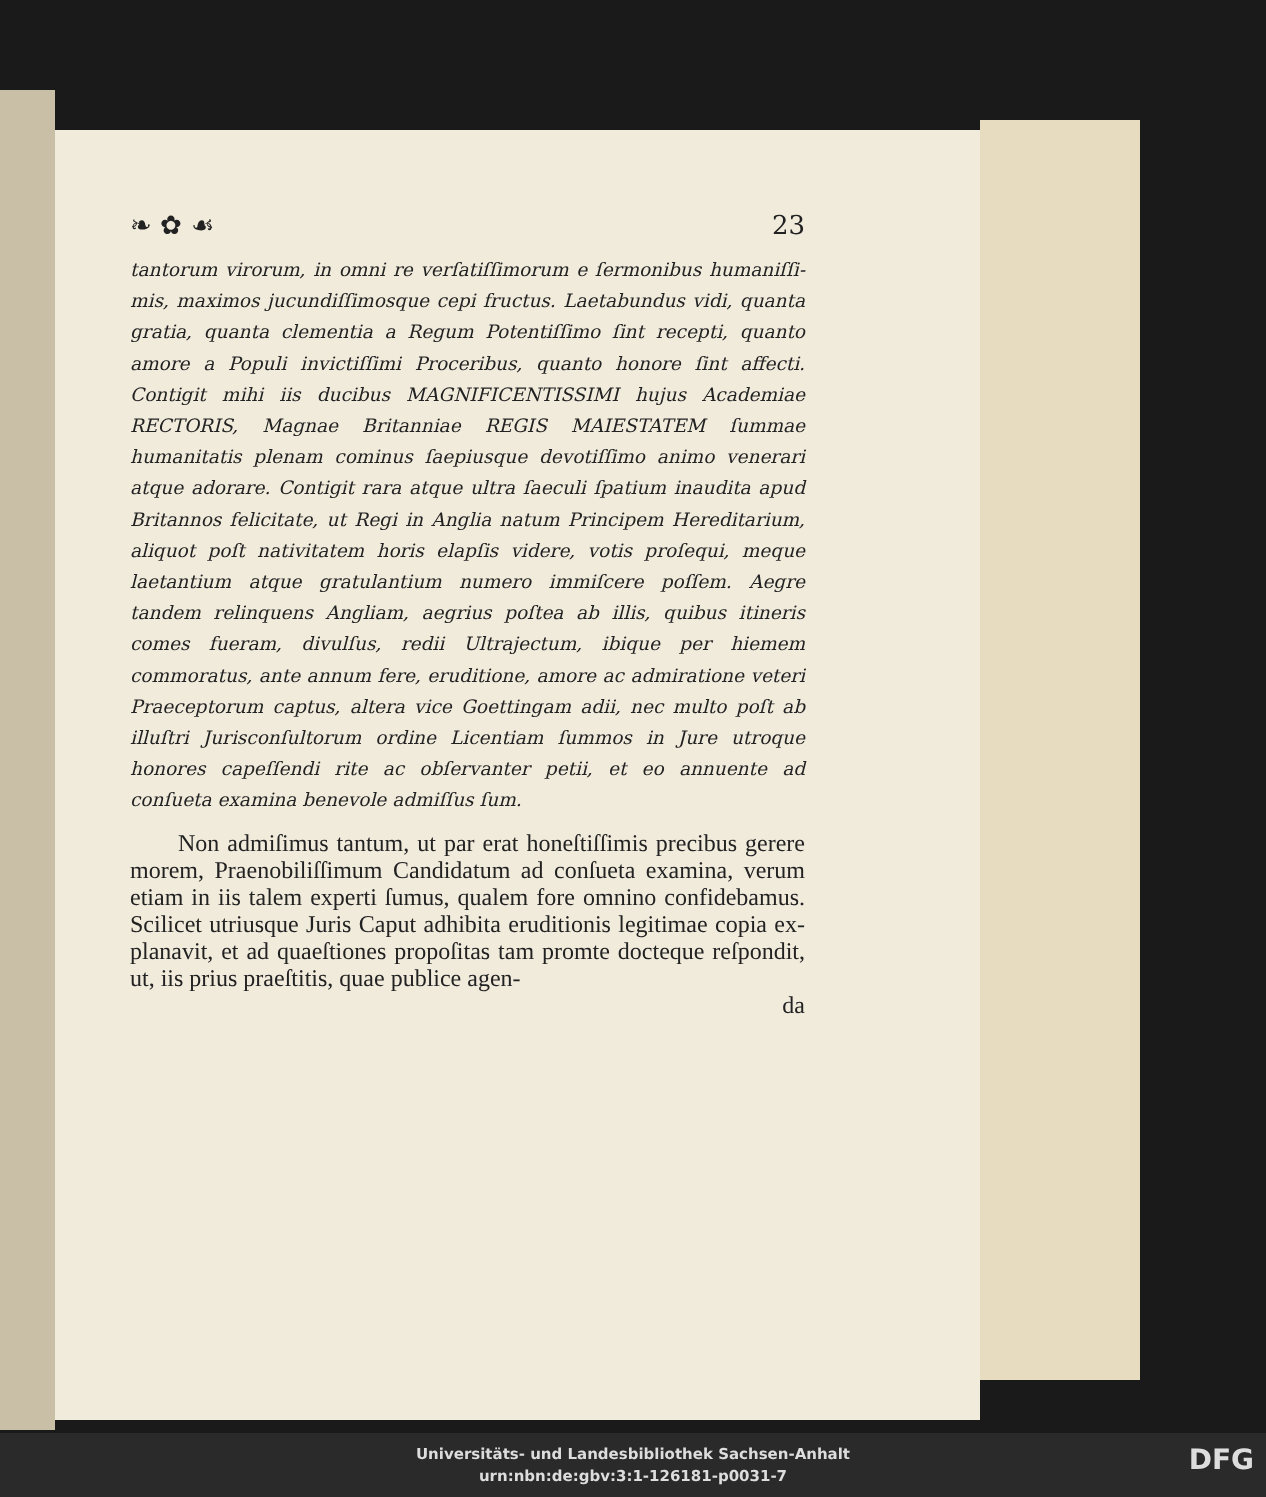❧ ✿ ☙ 23
tantorum virorum, in omni re verſatiſſimorum e ſermonibus humaniſſi­mis, maximos jucundiſſimosque cepi fructus. Laetabundus vidi, quanta gratia, quanta clementia a Regum Potentiſſimo ſint recepti, quanto amore a Populi invictiſſimi Proceribus, quanto honore ſint affecti. Contigit mi­hi iis ducibus MAGNIFICENTISSIMI hujus Academiae RECTORIS, Magnae Britanniae REGIS MAIESTATEM ſummae humanitatis plenam cominus ſaepiusque devotiſſimo animo venerari atque adorare. Contigit rara atque ultra ſaeculi ſpatium inaudita apud Britannos felicitate, ut Regi in Anglia natum Principem Hereditarium, aliquot poſt nativita­tem horis elapſis videre, votis proſequi, meque laetantium atque gra­tulantium numero immiſcere poſſem. Aegre tandem relinquens Angliam, aegrius poſtea ab illis, quibus itineris comes fueram, divulſus, redii Ultrajectum, ibique per hiemem commoratus, ante annum fere, erudi­tione, amore ac admiratione veteri Praeceptorum captus, altera vice Goettingam adii, nec multo poſt ab illuſtri Jurisconſultorum ordine Li­centiam ſummos in Jure utroque honores capeſſendi rite ac obſervanter petii, et eo annuente ad conſueta examina benevole admiſſus ſum.
Non admiſimus tantum, ut par erat honeſtiſſimis precibus gerere morem, Praenobiliſſimum Candidatum ad conſueta examina, verum etiam in iis talem experti ſu­mus, qualem fore omnino confidebamus. Scilicet utrius­que Juris Caput adhibita eruditionis legitimae copia ex­planavit, et ad quaeſtiones propoſitas tam promte docte­que reſpondit, ut, iis prius praeſtitis, quae publice agen-
da
Universitäts- und Landesbibliothek Sachsen-Anhalt
urn:nbn:de:gbv:3:1-126181-p0031-7
DFG